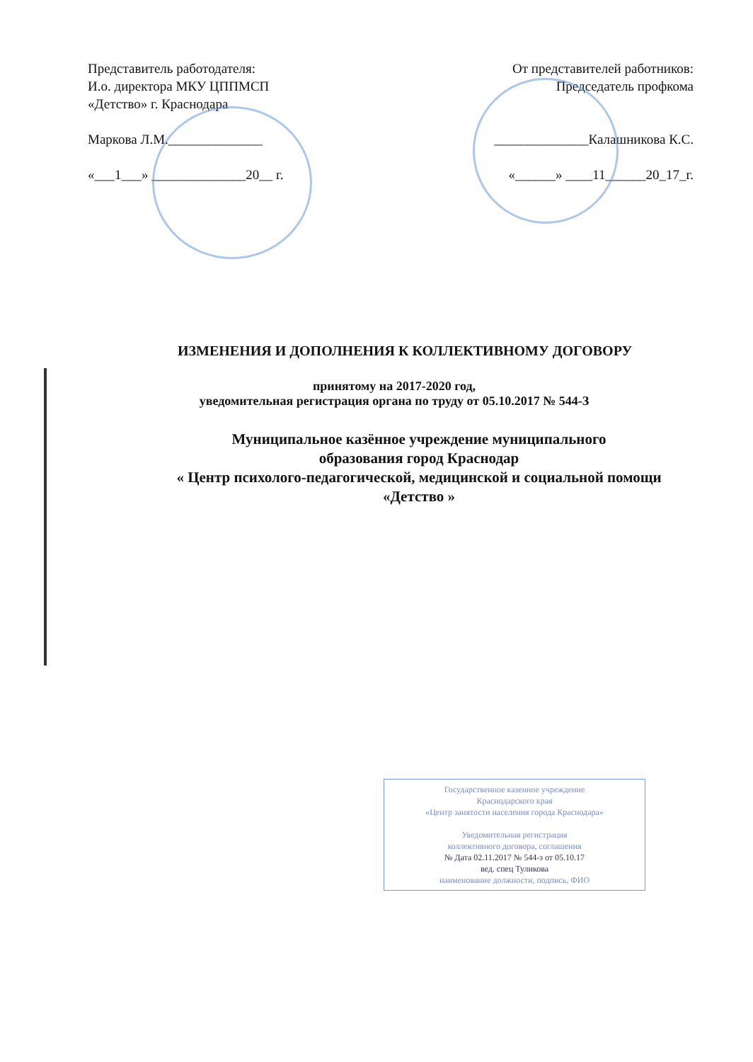Представитель работодателя:
И.о. директора МКУ ЦППМСП
«Детство» г. Краснодара
Маркова Л.М.______________
«___1___» ______________20__ г.
От представителей работников:
Председатель профкома
______________Калашникова К.С.
«______» ____11______20_17_г.
ИЗМЕНЕНИЯ И ДОПОЛНЕНИЯ К КОЛЛЕКТИВНОМУ ДОГОВОРУ
принятому на 2017-2020 год,
уведомительная регистрация органа по труду от 05.10.2017 № 544-З
Муниципальное казённое учреждение муниципального
образования город Краснодар
« Центр психолого-педагогической, медицинской и социальной помощи
«Детство »
Государственное казенное учреждение
Краснодарского края
«Центр занятости населения города Краснодара»
Уведомительная регистрация
коллективного договора, соглашения
№ Дата 02.11.2017 № 544-з от 05.10.17
вед. спец Туликова
наименование должности, подпись, ФИО